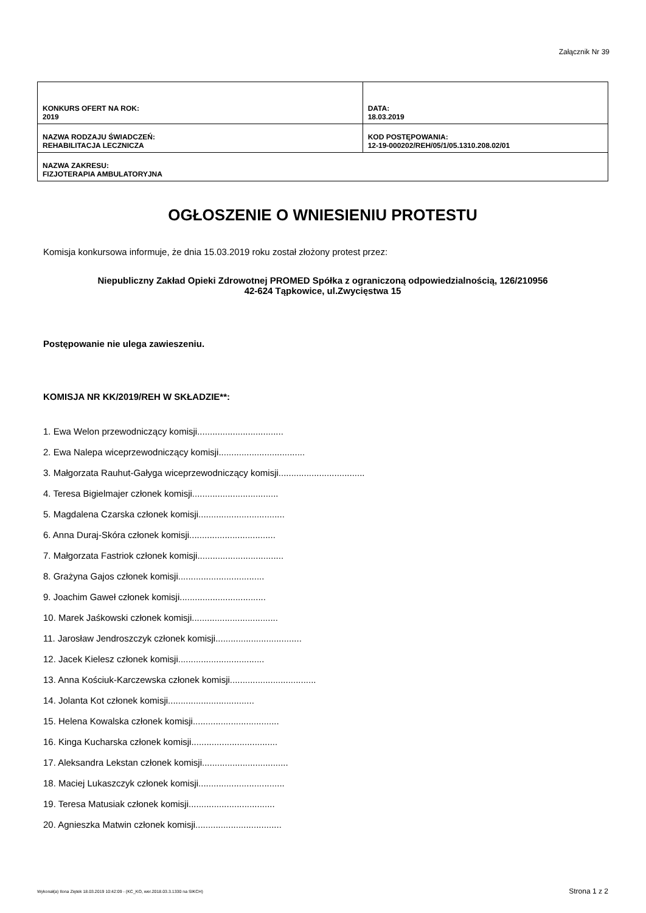Załącznik Nr 39
| KONKURS OFERT NA ROK: 2019 | DATA: 18.03.2019 |
| NAZWA RODZAJU ŚWIADCZEŃ: REHABILITACJA LECZNICZA | KOD POSTĘPOWANIA: 12-19-000202/REH/05/1/05.1310.208.02/01 |
| NAZWA ZAKRESU: FIZJOTERAPIA AMBULATORYJNA | |
OGŁOSZENIE O WNIESIENIU PROTESTU
Komisja konkursowa informuje, że dnia 15.03.2019 roku został złożony protest przez:
Niepubliczny Zakład Opieki Zdrowotnej PROMED Spółka z ograniczoną odpowiedzialnością, 126/210956
42-624 Tąpkowice, ul.Zwycięstwa 15
Postępowanie nie ulega zawieszeniu.
KOMISJA NR KK/2019/REH W SKŁADZIE**:
1. Ewa Welon przewodniczący komisji..................................
2. Ewa Nalepa wiceprzewodniczący komisji..................................
3. Małgorzata Rauhut-Gałyga wiceprzewodniczący komisji..................................
4. Teresa Bigielmajer członek komisji..................................
5. Magdalena Czarska członek komisji..................................
6. Anna Duraj-Skóra członek komisji..................................
7. Małgorzata Fastriok członek komisji..................................
8. Grażyna Gajos członek komisji..................................
9. Joachim Gaweł członek komisji..................................
10. Marek Jaśkowski członek komisji..................................
11. Jarosław Jendroszczyk członek komisji..................................
12. Jacek Kielesz członek komisji..................................
13. Anna Kościuk-Karczewska członek komisji..................................
14. Jolanta Kot członek komisji..................................
15. Helena Kowalska członek komisji..................................
16. Kinga Kucharska członek komisji..................................
17. Aleksandra Lekstan członek komisji..................................
18. Maciej Lukaszczyk członek komisji..................................
19. Teresa Matusiak członek komisji..................................
20. Agnieszka Matwin członek komisji..................................
Wykonał(a) Ilona Ziętek 18.03.2019 10:42:09 - (KC_KO, wer.2018.03.3.1330 na SIKCH) Strona 1 z 2